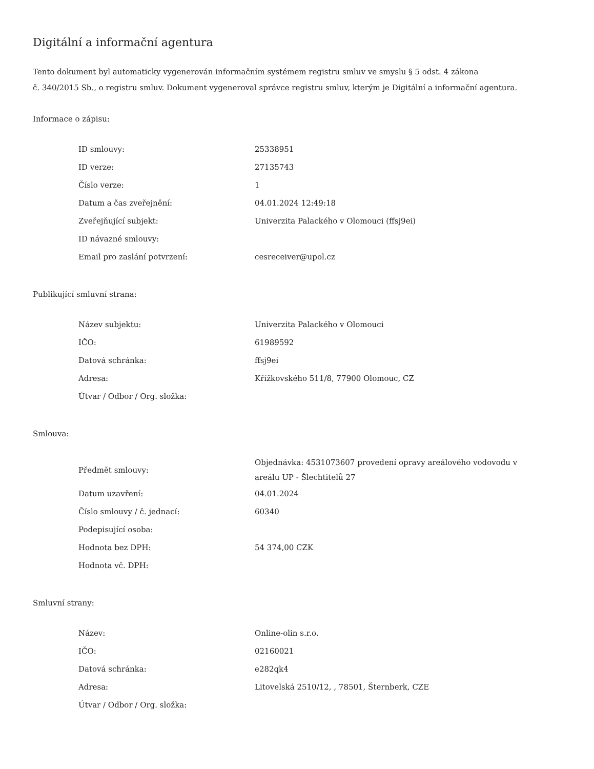Digitální a informační agentura
Tento dokument byl automaticky vygenerován informačním systémem registru smluv ve smyslu § 5 odst. 4 zákona
č. 340/2015 Sb., o registru smluv. Dokument vygeneroval správce registru smluv, kterým je Digitální a informační agentura.
Informace o zápisu:
| ID smlouvy: | 25338951 |
| ID verze: | 27135743 |
| Číslo verze: | 1 |
| Datum a čas zveřejnění: | 04.01.2024 12:49:18 |
| Zveřejňující subjekt: | Univerzita Palackého v Olomouci (ffsj9ei) |
| ID návazné smlouvy: | |
| Email pro zaslání potvrzení: | cesreceiver@upol.cz |
Publikující smluvní strana:
| Název subjektu: | Univerzita Palackého v Olomouci |
| IČO: | 61989592 |
| Datová schránka: | ffsj9ei |
| Adresa: | Křížkovského 511/8, 77900 Olomouc, CZ |
| Útvar / Odbor / Org. složka: | |
Smlouva:
| Předmět smlouvy: | Objednávka: 4531073607 provedení opravy areálového vodovodu v areálu UP - Šlechtitelů 27 |
| Datum uzavření: | 04.01.2024 |
| Číslo smlouvy / č. jednací: | 60340 |
| Podepisující osoba: | |
| Hodnota bez DPH: | 54 374,00 CZK |
| Hodnota vč. DPH: | |
Smluvní strany:
| Název: | Online-olin s.r.o. |
| IČO: | 02160021 |
| Datová schránka: | e282qk4 |
| Adresa: | Litovelská 2510/12, , 78501, Šternberk, CZE |
| Útvar / Odbor / Org. složka: | |